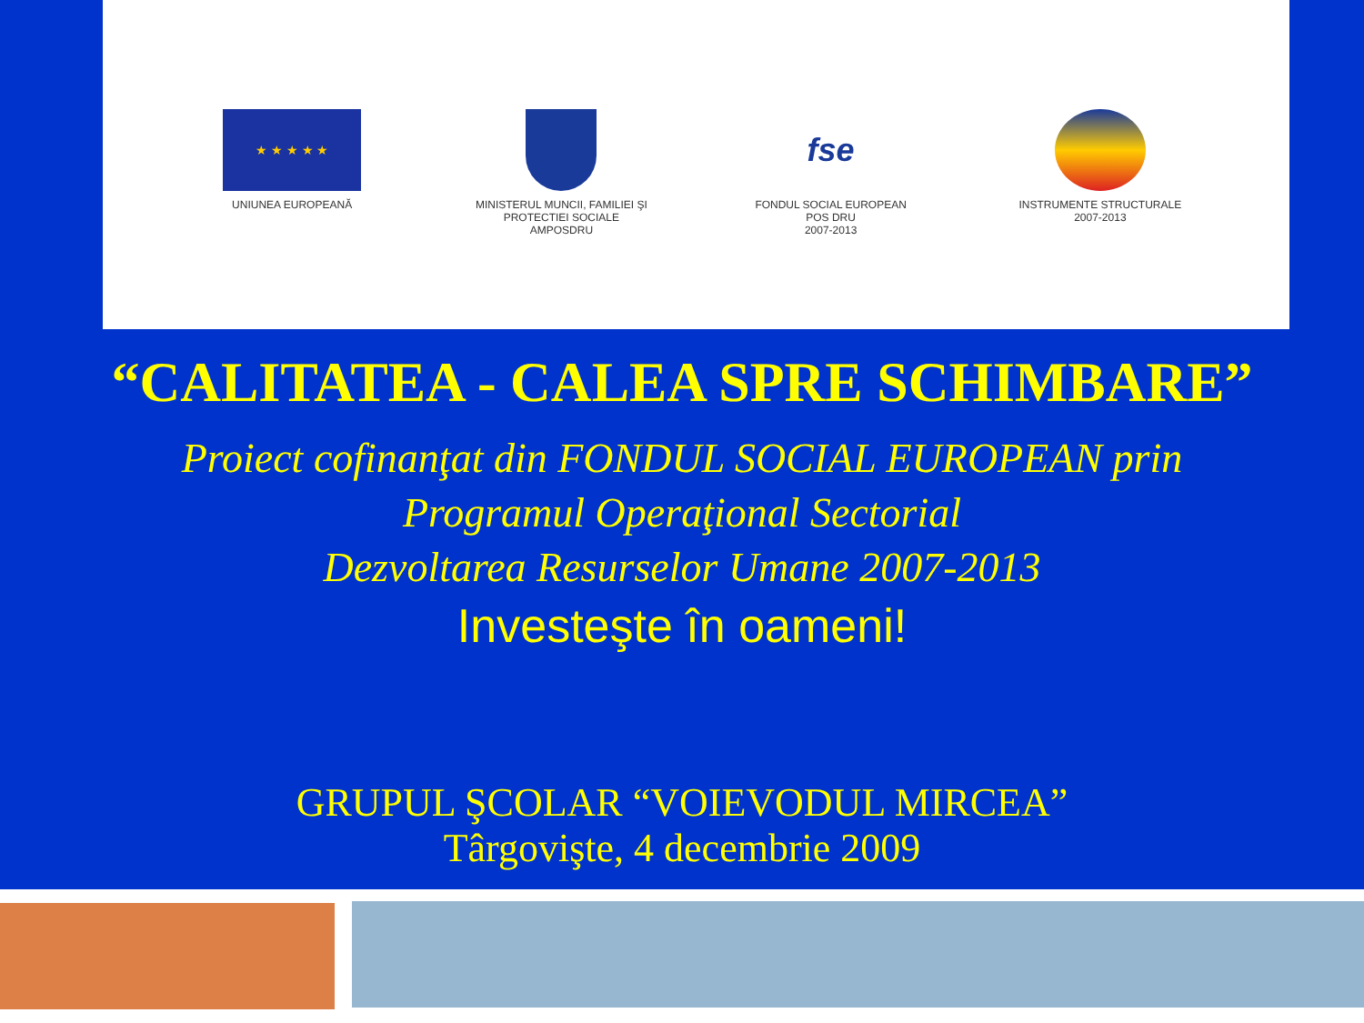★ ★ ★ ★ ★
UNIUNEA EUROPEANĂ
MINISTERUL MUNCII, FAMILIEI ŞI PROTECTIEI SOCIALE
AMPOSDRU
fse
FONDUL SOCIAL EUROPEAN
POS DRU
2007-2013
INSTRUMENTE STRUCTURALE
2007-2013
“CALITATEA - CALEA SPRE SCHIMBARE”
Proiect cofinanţat din FONDUL SOCIAL EUROPEAN prin
Programul Operaţional Sectorial
Dezvoltarea Resurselor Umane 2007-2013
Investeşte în oameni!
GRUPUL ŞCOLAR “VOIEVODUL MIRCEA”
Târgovişte, 4 decembrie 2009